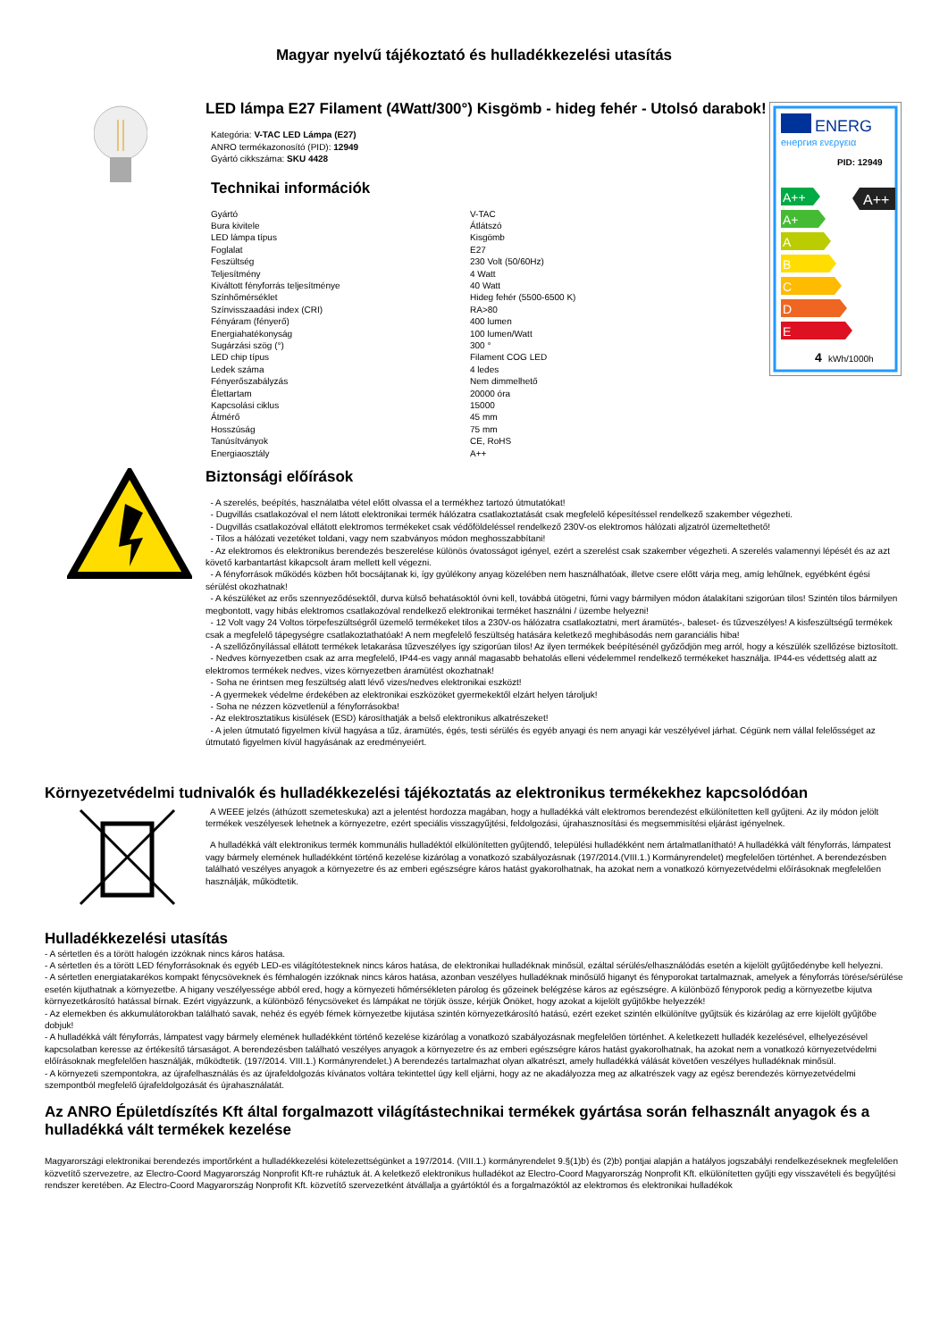Magyar nyelvű tájékoztató és hulladékkezelési utasítás
LED lámpa E27 Filament (4Watt/300°) Kisgömb - hideg fehér - Utolsó darabok!
Kategória: V-TAC LED Lámpa (E27)
ANRO termékazonosító (PID): 12949
Gyártó cikkszáma: SKU 4428
Technikai információk
| Gyártó | V-TAC |
| Bura kivitele | Átlátszó |
| LED lámpa típus | Kisgömb |
| Foglalat | E27 |
| Feszültség | 230 Volt (50/60Hz) |
| Teljesítmény | 4 Watt |
| Kiváltott fényforrás teljesítménye | 40 Watt |
| Színhőmérséklet | Hideg fehér (5500-6500 K) |
| Színvisszaadási index (CRI) | RA>80 |
| Fényáram (fényerő) | 400 lumen |
| Energiahatékonyság | 100 lumen/Watt |
| Sugárzási szög (°) | 300 ° |
| LED chip típus | Filament COG LED |
| Ledek száma | 4 ledes |
| Fényerőszabályzás | Nem dimmelhető |
| Élettartam | 20000 óra |
| Kapcsolási ciklus | 15000 |
| Átmérő | 45 mm |
| Hosszúság | 75 mm |
| Tanúsítványok | CE, RoHS |
| Energiaosztály | A++ |
ENERG
енергия ενεργεια
PID: 12949
A++
A+
A
B
C
D
E
A++
4
kWh/1000h
Biztonsági előírások
- A szerelés, beépítés, használatba vétel előtt olvassa el a termékhez tartozó útmutatókat!
- Dugvillás csatlakozóval el nem látott elektronikai termék hálózatra csatlakoztatását csak megfelelő képesítéssel rendelkező szakember végezheti.
- Dugvillás csatlakozóval ellátott elektromos termékeket csak védőföldeléssel rendelkező 230V-os elektromos hálózati aljzatról üzemeltethető!
- Tilos a hálózati vezetéket toldani, vagy nem szabványos módon meghosszabbítani!
- Az elektromos és elektronikus berendezés beszerelése különös óvatosságot igényel, ezért a szerelést csak szakember végezheti. A szerelés valamennyi lépését és az azt követő karbantartást kikapcsolt áram mellett kell végezni.
- A fényforrások működés közben hőt bocsájtanak ki, így gyúlékony anyag közelében nem használhatóak, illetve csere előtt várja meg, amíg lehűlnek, egyébként égési sérülést okozhatnak!
- A készüléket az erős szennyeződésektől, durva külső behatásoktól óvni kell, továbbá ütögetni, fúrni vagy bármilyen módon átalakítani szigorúan tilos! Szintén tilos bármilyen megbontott, vagy hibás elektromos csatlakozóval rendelkező elektronikai terméket használni / üzembe helyezni!
- 12 Volt vagy 24 Voltos törpefeszültségről üzemelő termékeket tilos a 230V-os hálózatra csatlakoztatni, mert áramütés-, baleset- és tűzveszélyes! A kisfeszültségű termékek csak a megfelelő tápegységre csatlakoztathatóak! A nem megfelelő feszültség hatására keletkező meghibásodás nem garanciális hiba!
- A szellőzőnyílással ellátott termékek letakarása tűzveszélyes így szigorúan tilos! Az ilyen termékek beépítésénél győződjön meg arról, hogy a készülék szellőzése biztosított.
- Nedves környezetben csak az arra megfelelő, IP44-es vagy annál magasabb behatolás elleni védelemmel rendelkező termékeket használja. IP44-es védettség alatt az elektromos termékek nedves, vizes környezetben áramütést okozhatnak!
- Soha ne érintsen meg feszültség alatt lévő vizes/nedves elektronikai eszközt!
- A gyermekek védelme érdekében az elektronikai eszközöket gyermekektől elzárt helyen tároljuk!
- Soha ne nézzen közvetlenül a fényforrásokba!
- Az elektrosztatikus kisülések (ESD) károsíthatják a belső elektronikus alkatrészeket!
- A jelen útmutató figyelmen kívül hagyása a tűz, áramütés, égés, testi sérülés és egyéb anyagi és nem anyagi kár veszélyével járhat. Cégünk nem vállal felelősséget az útmutató figyelmen kívül hagyásának az eredményeiért.
Környezetvédelmi tudnivalók és hulladékkezelési tájékoztatás az elektronikus termékekhez kapcsolódóan
A WEEE jelzés (áthúzott szemeteskuka) azt a jelentést hordozza magában, hogy a hulladékká vált elektromos berendezést elkülönítetten kell gyűjteni. Az ily módon jelölt termékek veszélyesek lehetnek a környezetre, ezért speciális visszagyűjtési, feldolgozási, újrahasznosítási és megsemmisítési eljárást igényelnek.
A hulladékká vált elektronikus termék kommunális hulladéktól elkülönítetten gyűjtendő, települési hulladékként nem ártalmatlanítható! A hulladékká vált fényforrás, lámpatest vagy bármely elemének hulladékként történő kezelése kizárólag a vonatkozó szabályozásnak (197/2014.(VIII.1.) Kormányrendelet) megfelelően történhet. A berendezésben található veszélyes anyagok a környezetre és az emberi egészségre káros hatást gyakorolhatnak, ha azokat nem a vonatkozó környezetvédelmi előírásoknak megfelelően használják, működtetik.
Hulladékkezelési utasítás
- A sértetlen és a törött halogén izzóknak nincs káros hatása.
- A sértetlen és a törött LED fényforrásoknak és egyéb LED-es világítótesteknek nincs káros hatása, de elektronikai hulladéknak minősül, ezáltal sérülés/elhasználódás esetén a kijelölt gyűjtőedénybe kell helyezni.
- A sértetlen energiatakarékos kompakt fénycsöveknek és fémhalogén izzóknak nincs káros hatása, azonban veszélyes hulladéknak minősülő higanyt és fényporokat tartalmaznak, amelyek a fényforrás törése/sérülése esetén kijuthatnak a környezetbe. A higany veszélyessége abból ered, hogy a környezeti hőmérsékleten párolog és gőzeinek belégzése káros az egészségre. A különböző fényporok pedig a környezetbe kijutva környezetkárosító hatással bírnak. Ezért vigyázzunk, a különböző fénycsöveket és lámpákat ne törjük össze, kérjük Önöket, hogy azokat a kijelölt gyűjtőkbe helyezzék!
- Az elemekben és akkumulátorokban található savak, nehéz és egyéb fémek környezetbe kijutása szintén környezetkárosító hatású, ezért ezeket szintén elkülönítve gyűjtsük és kizárólag az erre kijelölt gyűjtőbe dobjuk!
- A hulladékká vált fényforrás, lámpatest vagy bármely elemének hulladékként történő kezelése kizárólag a vonatkozó szabályozásnak megfelelően történhet. A keletkezett hulladék kezelésével, elhelyezésével kapcsolatban keresse az értékesítő társaságot. A berendezésben található veszélyes anyagok a környezetre és az emberi egészségre káros hatást gyakorolhatnak, ha azokat nem a vonatkozó környezetvédelmi előírásoknak megfelelően használják, működtetik. (197/2014. VIII.1.) Kormányrendelet.) A berendezés tartalmazhat olyan alkatrészt, amely hulladékká válását követően veszélyes hulladéknak minősül.
- A környezeti szempontokra, az újrafelhasználás és az újrafeldolgozás kívánatos voltára tekintettel úgy kell eljárni, hogy az ne akadályozza meg az alkatrészek vagy az egész berendezés környezetvédelmi szempontból megfelelő újrafeldolgozását és újrahasználatát.
Az ANRO Épületdíszítés Kft által forgalmazott világítástechnikai termékek gyártása során felhasznált anyagok és a hulladékká vált termékek kezelése
Magyarországi elektronikai berendezés importőrként a hulladékkezelési kötelezettségünket a 197/2014. (VIII.1.) kormányrendelet 9.§(1)b) és (2)b) pontjai alapján a hatályos jogszabályi rendelkezéseknek megfelelően közvetítő szervezetre, az Electro-Coord Magyarország Nonprofit Kft-re ruháztuk át. A keletkező elektronikus hulladékot az Electro-Coord Magyarország Nonprofit Kft. elkülönítetten gyűjti egy visszavételi és begyűjtési rendszer keretében. Az Electro-Coord Magyarország Nonprofit Kft. közvetítő szervezetként átvállalja a gyártóktól és a forgalmazóktól az elektromos és elektronikai hulladékok